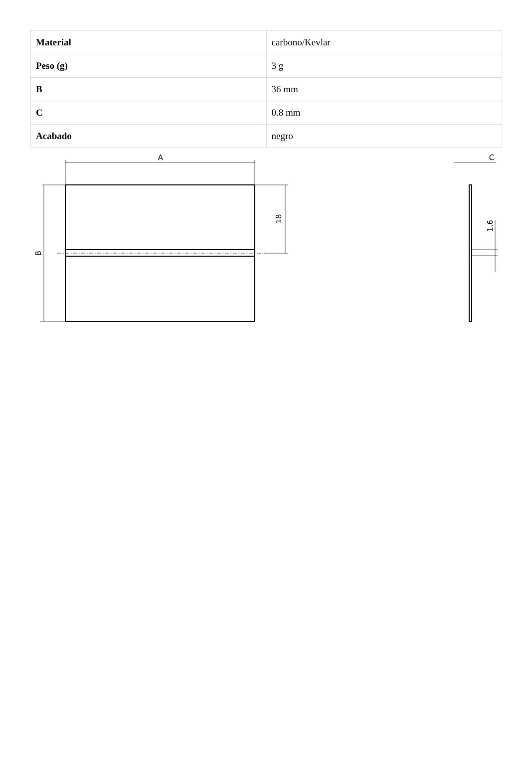| Material | carbono/Kevlar |
| Peso (g) | 3 g |
| B | 36 mm |
| C | 0.8 mm |
| Acabado | negro |
A
C
B
18
1.6